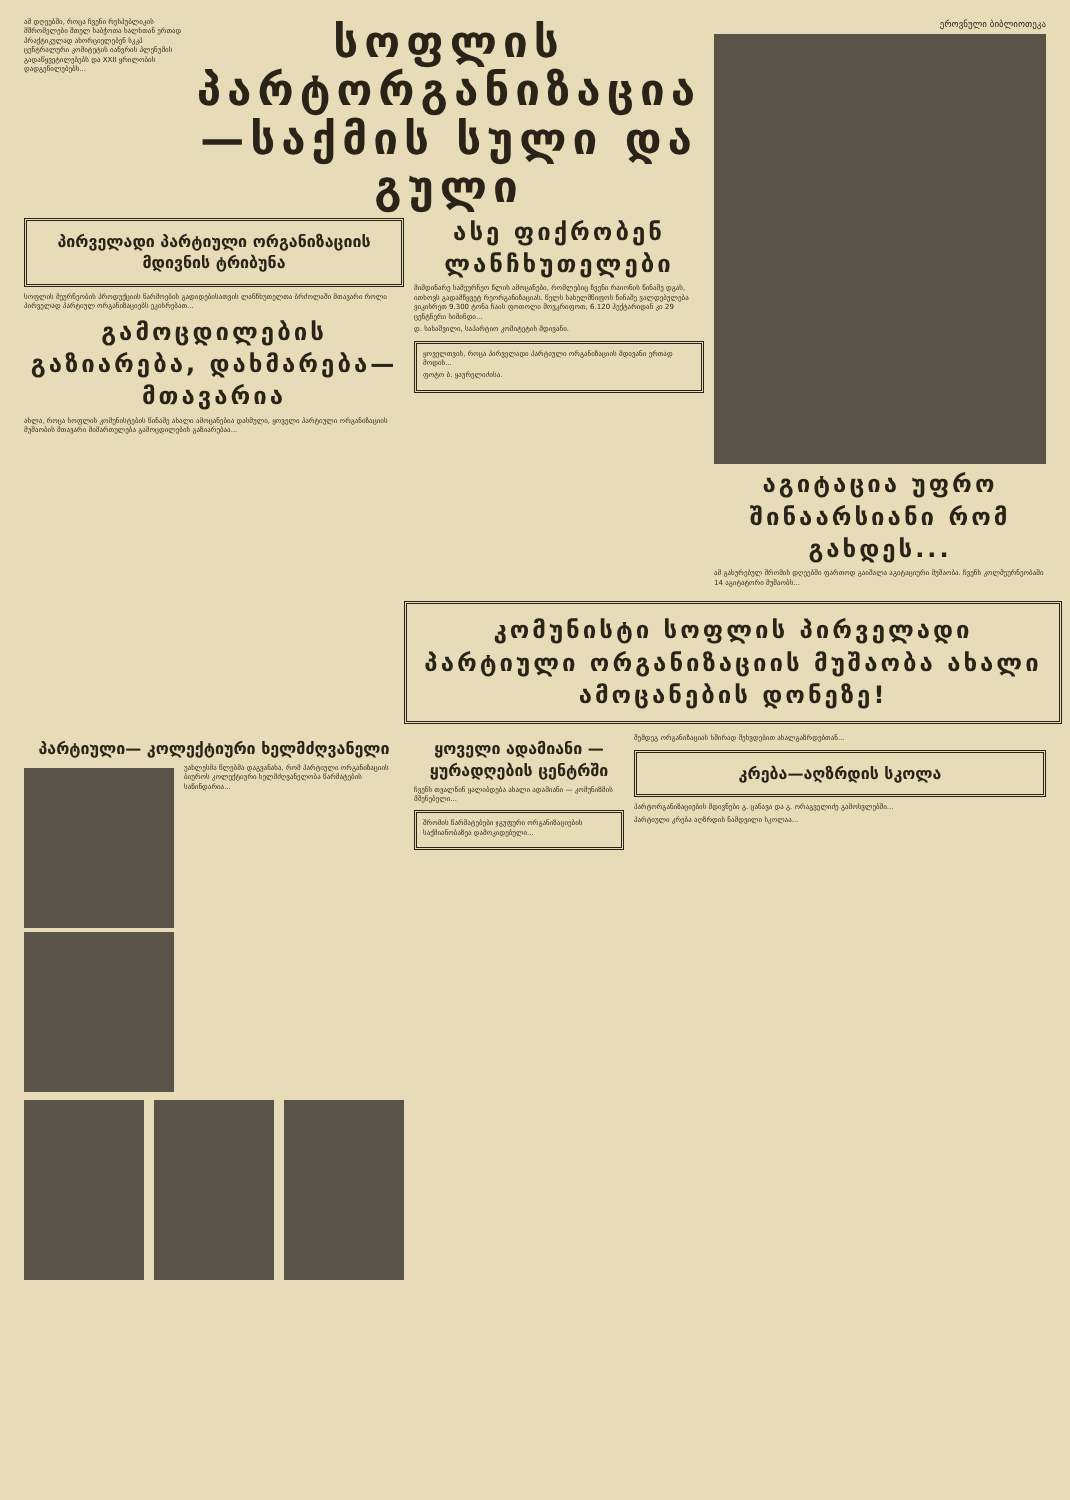ამ დღეებში, როცა ჩვენი რესპუბლიკის მშრომელები მთელ საბჭოთა ხალხთან ერთად პრაქტიკულად ახორციელებენ სკკპ ცენტრალური კომიტეტის იანვრის პლენუმის გადაწყვეტილებებს და XXII ყრილობის დადგენილებებს...
სოფლის პარტორგანიზაცია —საქმის სული და გული
პირველადი პარტიული ორგანიზაციის მდივნის ტრიბუნა
სოფლის მეურნეობის პროდუქციის წარმოების გადიდებისათვის ლანჩხუთელთა ბრძოლაში მთავარი როლი პირველად პარტიულ ორგანიზაციებს ეკისრებათ...
გამოცდილების გაზიარება, დახმარება—მთავარია
ახლა, როცა სოფლის კომუნისტების წინაშე ახალი ამოცანებია დასმული, ყოველი პარტიული ორგანიზაციის მუშაობის მთავარი მიმართულება გამოცდილების გაზიარებაა...
ასე ფიქრობენ ლანჩხუთელები
მიმდინარე სამეურნეო წლის ამოცანები, რომლებიც ჩვენი რაიონის წინაშე დგას, ითხოვს გადამწყვეტ რეორგანიზაციას. წელს სახელმწიფოს წინაშე ვალდებულება ვიკისრეთ 9.300 ტონა ჩაის ფოთოლი მოვკრიფოთ, 6.120 ჰექტარიდან კი 29 ცენტნერი სიმინდი...
დ. სახაშვილი, საპარტიო კომიტეტის მდივანი.
ყოველთვის, როცა პირველადი პარტიული ორგანიზაციის მდივანი ერთად მოდის...
ფოტო ბ. ყაურელიძისა.
ეროვნული ბიბლიოთეკა
აგიტაცია უფრო შინაარსიანი რომ გახდეს...
ამ გახურებულ შრომის დღეებში ფართოდ გაიშალა აგიტაციური მუშაობა. ჩვენს კოლმეურნეობაში 14 აგიტატორი მუშაობს...
კომუნისტი სოფლის პირველადი პარტიული ორგანიზაციის მუშაობა ახალი ამოცანების დონეზე!
პარტიული— კოლექტიური ხელმძღვანელი
უახლესმა წლებმა დაგვანახა, რომ პარტიული ორგანიზაციის ბიუროს კოლექტიური ხელმძღვანელობა წარმატების საწინდარია...
ყოველი ადამიანი —ყურადღების ცენტრში
ჩვენს თვალწინ ყალიბდება ახალი ადამიანი — კომუნიზმის მშენებელი...
შრომის წარმატებები ჯგუფური ორგანიზაციების საქმიანობაზეა დამოკიდებული...
შემდეგ ორგანიზაციას ხშირად შეხვდებით ახალგაზრდებთან...
კრება—აღზრდის სკოლა
პარტორგანიზაციების მდივნები გ. ცანავა და გ. ორაგველიძე გამოსვლებში...
პარტიული კრება აღზრდის ნამდვილი სკოლაა...